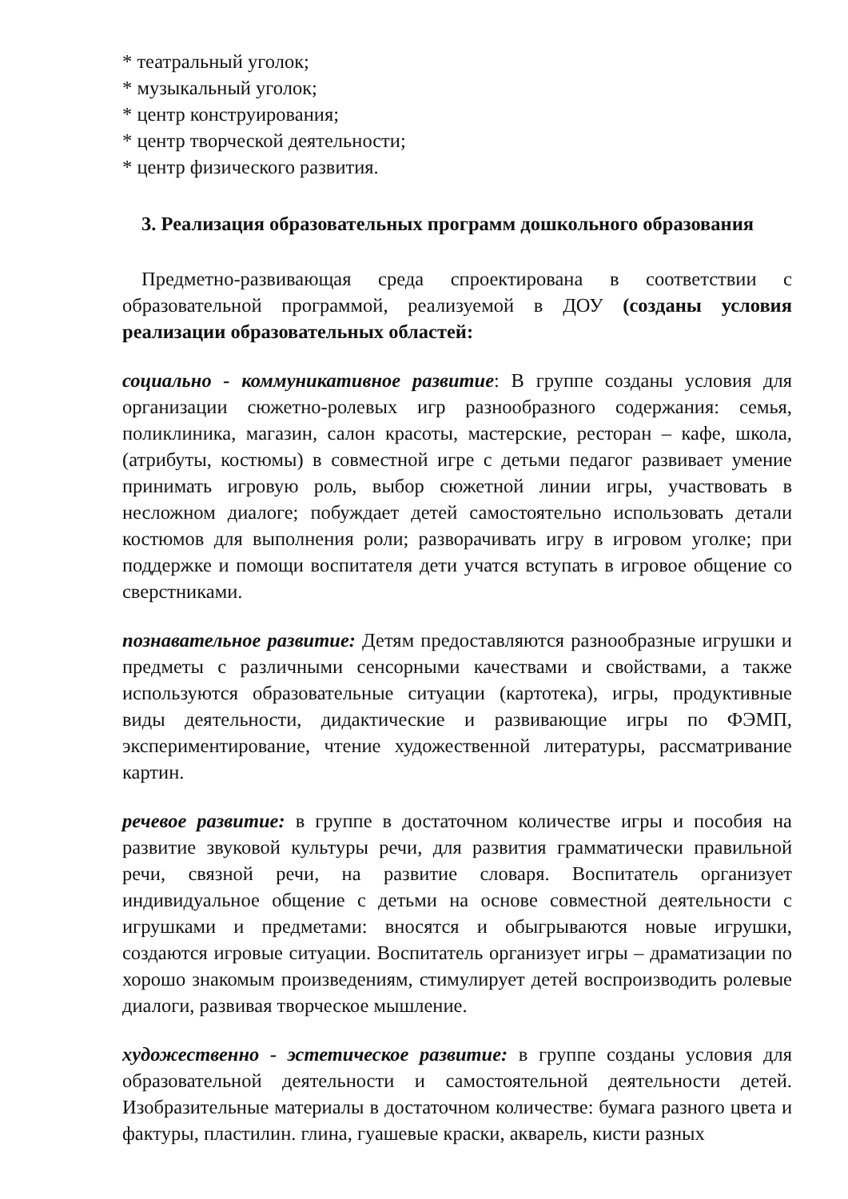* театральный уголок;
* музыкальный уголок;
* центр конструирования;
* центр творческой деятельности;
* центр физического развития.
3. Реализация образовательных программ дошкольного образования
Предметно-развивающая среда спроектирована в соответствии с образовательной программой, реализуемой в ДОУ (созданы условия реализации образовательных областей:
социально - коммуникативное развитие: В группе созданы условия для организации сюжетно-ролевых игр разнообразного содержания: семья, поликлиника, магазин, салон красоты, мастерские, ресторан – кафе, школа, (атрибуты, костюмы) в совместной игре с детьми педагог развивает умение принимать игровую роль, выбор сюжетной линии игры, участвовать в несложном диалоге; побуждает детей самостоятельно использовать детали костюмов для выполнения роли; разворачивать игру в игровом уголке; при поддержке и помощи воспитателя дети учатся вступать в игровое общение со сверстниками.
познавательное развитие: Детям предоставляются разнообразные игрушки и предметы с различными сенсорными качествами и свойствами, а также используются образовательные ситуации (картотека), игры, продуктивные виды деятельности, дидактические и развивающие игры по ФЭМП, экспериментирование, чтение художественной литературы, рассматривание картин.
речевое развитие: в группе в достаточном количестве игры и пособия на развитие звуковой культуры речи, для развития грамматически правильной речи, связной речи, на развитие словаря. Воспитатель организует индивидуальное общение с детьми на основе совместной деятельности с игрушками и предметами: вносятся и обыгрываются новые игрушки, создаются игровые ситуации. Воспитатель организует игры – драматизации по хорошо знакомым произведениям, стимулирует детей воспроизводить ролевые диалоги, развивая творческое мышление.
художественно - эстетическое развитие: в группе созданы условия для образовательной деятельности и самостоятельной деятельности детей. Изобразительные материалы в достаточном количестве: бумага разного цвета и фактуры, пластилин. глина, гуашевые краски, акварель, кисти разных